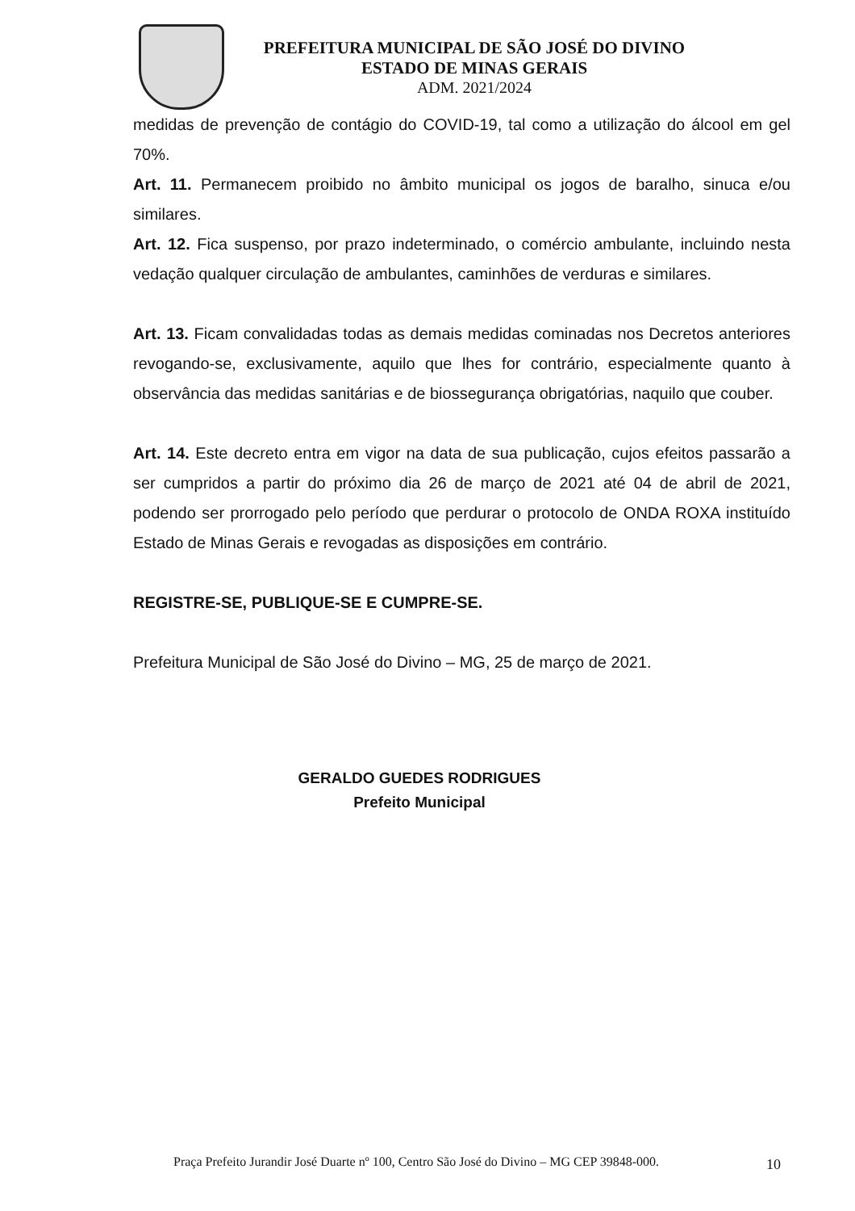PREFEITURA MUNICIPAL DE SÃO JOSÉ DO DIVINO
ESTADO DE MINAS GERAIS
ADM. 2021/2024
medidas de prevenção de contágio do COVID-19, tal como a utilização do álcool em gel 70%.
Art. 11. Permanecem proibido no âmbito municipal os jogos de baralho, sinuca e/ou similares.
Art. 12. Fica suspenso, por prazo indeterminado, o comércio ambulante, incluindo nesta vedação qualquer circulação de ambulantes, caminhões de verduras e similares.
Art. 13. Ficam convalidadas todas as demais medidas cominadas nos Decretos anteriores revogando-se, exclusivamente, aquilo que lhes for contrário, especialmente quanto à observância das medidas sanitárias e de biossegurança obrigatórias, naquilo que couber.
Art. 14. Este decreto entra em vigor na data de sua publicação, cujos efeitos passarão a ser cumpridos a partir do próximo dia 26 de março de 2021 até 04 de abril de 2021, podendo ser prorrogado pelo período que perdurar o protocolo de ONDA ROXA instituído Estado de Minas Gerais e revogadas as disposições em contrário.
REGISTRE-SE, PUBLIQUE-SE E CUMPRE-SE.
Prefeitura Municipal de São José do Divino – MG, 25 de março de 2021.
GERALDO GUEDES RODRIGUES
Prefeito Municipal
Praça Prefeito Jurandir José Duarte nº 100, Centro São José do Divino – MG CEP 39848-000.
10